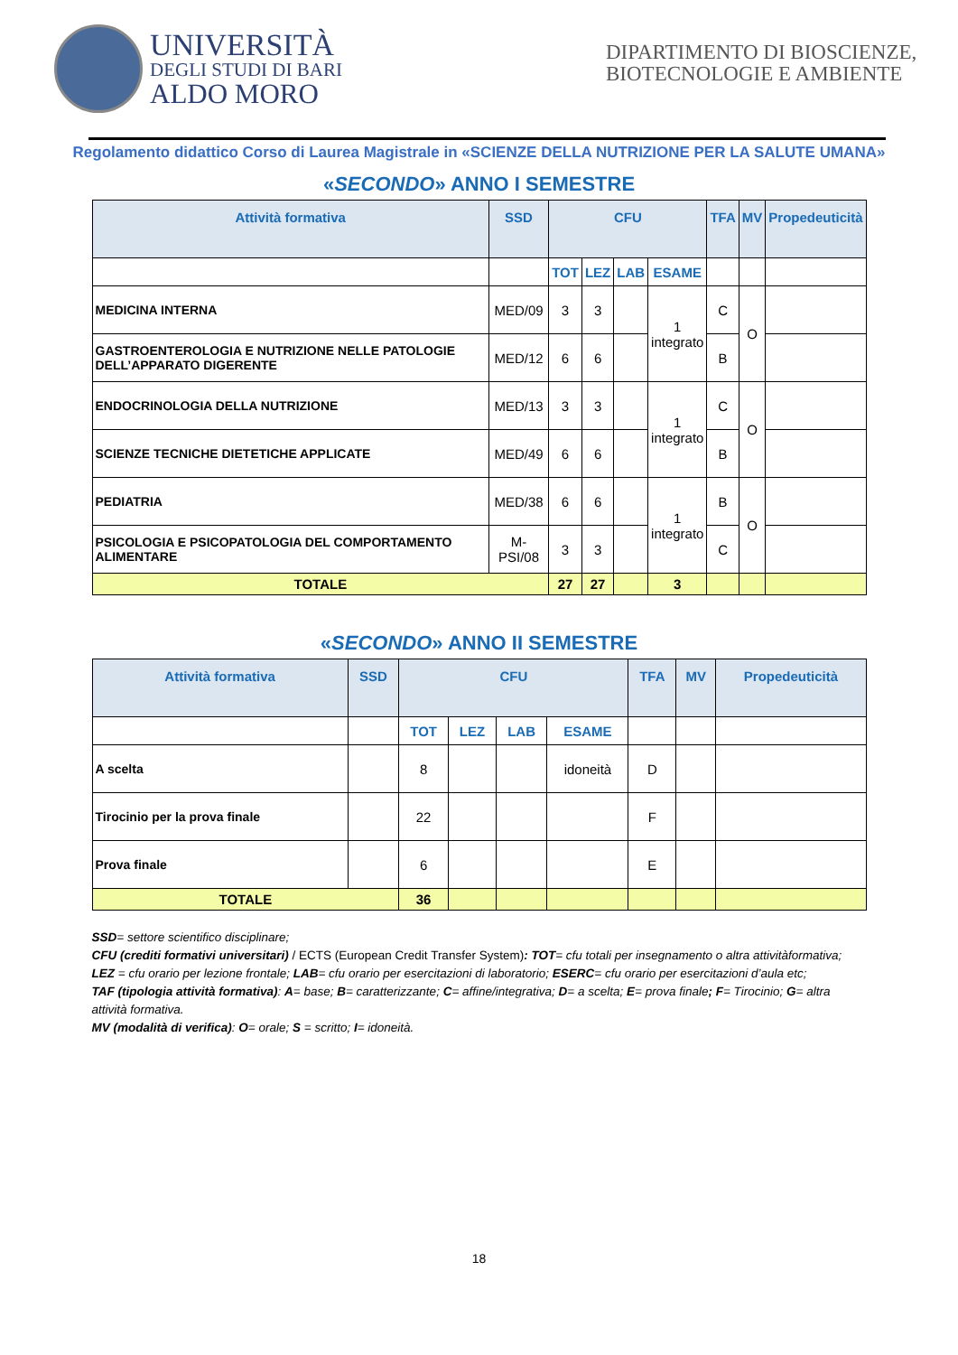UNIVERSITÀ
DEGLI STUDI DI BARI
ALDO MORO
DIPARTIMENTO DI BIOSCIENZE, BIOTECNOLOGIE E AMBIENTE
Regolamento didattico Corso di Laurea Magistrale in «SCIENZE DELLA NUTRIZIONE PER LA SALUTE UMANA»
«SECONDO» ANNO I SEMESTRE
| Attività formativa | SSD | CFU | | | | TFA | MV | Propedeuticità |
| --- | --- | --- | --- | --- | --- | --- | --- | --- |
| | | TOT | LEZ | LAB | ESAME | | | |
| MEDICINA INTERNA | MED/09 | 3 | 3 | | 1 integrato | C | O | |
| GASTROENTEROLOGIA E NUTRIZIONE NELLE PATOLOGIE DELL’APPARATO DIGERENTE | MED/12 | 6 | 6 | | | B | | |
| ENDOCRINOLOGIA DELLA NUTRIZIONE | MED/13 | 3 | 3 | | 1 integrato | C | O | |
| SCIENZE TECNICHE DIETETICHE APPLICATE | MED/49 | 6 | 6 | | | B | | |
| PEDIATRIA | MED/38 | 6 | 6 | | 1 integrato | B | O | |
| PSICOLOGIA E PSICOPATOLOGIA DEL COMPORTAMENTO ALIMENTARE | M-PSI/08 | 3 | 3 | | | C | | |
| TOTALE | | 27 | 27 | | 3 | | | |
«SECONDO» ANNO II SEMESTRE
| Attività formativa | SSD | CFU | | | | TFA | MV | Propedeuticità |
| --- | --- | --- | --- | --- | --- | --- | --- | --- |
| | | TOT | LEZ | LAB | ESAME | | | |
| A scelta | | 8 | | | idoneità | D | | |
| Tirocinio per la prova finale | | 22 | | | | F | | |
| Prova finale | | 6 | | | | E | | |
| TOTALE | | 36 | | | | | | |
SSD= settore scientifico disciplinare;
CFU (crediti formativi universitari) / ECTS (European Credit Transfer System): TOT= cfu totali per insegnamento o altra attivitàformativa; LEZ = cfu orario per lezione frontale; LAB= cfu orario per esercitazioni di laboratorio; ESERC= cfu orario per esercitazioni d’aula etc;
TAF (tipologia attività formativa): A= base; B= caratterizzante; C= affine/integrativa; D= a scelta; E= prova finale; F= Tirocinio; G= altra attività formativa.
MV (modalità di verifica): O= orale; S = scritto; I= idoneità.
18